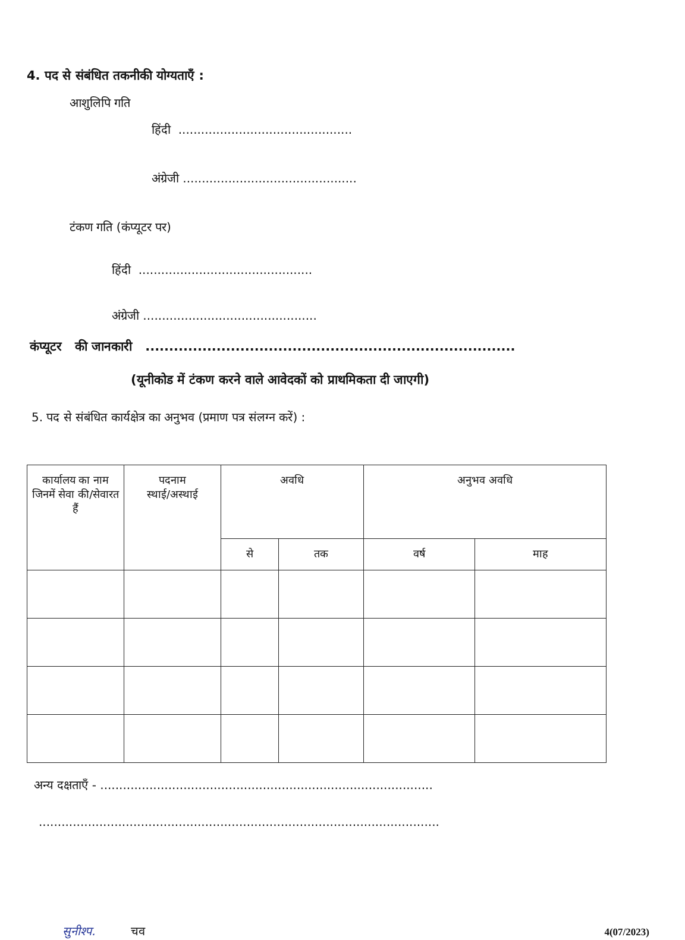4. पद से संबंधित तकनीकी योग्यताएँ :
आशुलिपि गति
हिंदी ..............................................
अंग्रेजी ..............................................
टंकण गति (कंप्यूटर पर)
हिंदी ..............................................
अंग्रेजी ..............................................
कंप्यूटर की जानकारी ..............................................................................
(यूनीकोड में टंकण करने वाले आवेदकों को प्राथमिकता दी जाएगी)
5. पद से संबंधित कार्यक्षेत्र का अनुभव (प्रमाण पत्र संलग्न करें) :
| कार्यालय का नाम जिनमें सेवा की/सेवारत हैं | पदनाम स्थाई/अस्थाई | अवधि | | अनुभव अवधि | |
| --- | --- | --- | --- | --- | --- |
| | | से | तक | वर्ष | माह |
अन्य दक्षताएँ - ........................................................................................
..........................................................................................................
सुनीश्प. चव 4(07/2023)